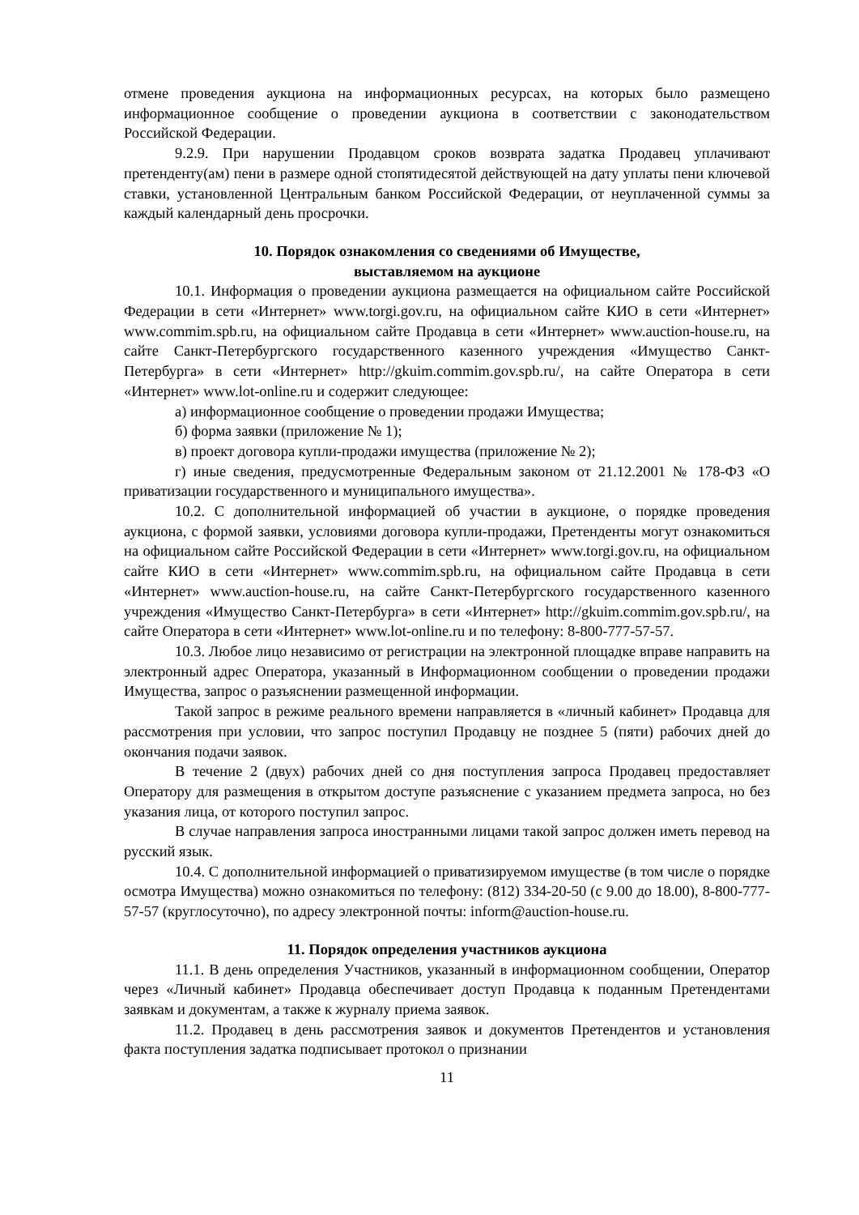отмене проведения аукциона на информационных ресурсах, на которых было размещено информационное сообщение о проведении аукциона в соответствии с законодательством Российской Федерации.
9.2.9. При нарушении Продавцом сроков возврата задатка Продавец уплачивают претенденту(ам) пени в размере одной стопятидесятой действующей на дату уплаты пени ключевой ставки, установленной Центральным банком Российской Федерации, от неуплаченной суммы за каждый календарный день просрочки.
10. Порядок ознакомления со сведениями об Имуществе,
выставляемом на аукционе
10.1. Информация о проведении аукциона размещается на официальном сайте Российской Федерации в сети «Интернет» www.torgi.gov.ru, на официальном сайте КИО в сети «Интернет» www.commim.spb.ru, на официальном сайте Продавца в сети «Интернет» www.auction-house.ru, на сайте Санкт-Петербургского государственного казенного учреждения «Имущество Санкт-Петербурга» в сети «Интернет» http://gkuim.commim.gov.spb.ru/, на сайте Оператора в сети «Интернет» www.lot-online.ru и содержит следующее:
а) информационное сообщение о проведении продажи Имущества;
б) форма заявки (приложение № 1);
в) проект договора купли-продажи имущества (приложение № 2);
г) иные сведения, предусмотренные Федеральным законом от 21.12.2001 № 178-ФЗ «О приватизации государственного и муниципального имущества».
10.2. С дополнительной информацией об участии в аукционе, о порядке проведения аукциона, с формой заявки, условиями договора купли-продажи, Претенденты могут ознакомиться на официальном сайте Российской Федерации в сети «Интернет» www.torgi.gov.ru, на официальном сайте КИО в сети «Интернет» www.commim.spb.ru, на официальном сайте Продавца в сети «Интернет» www.auction-house.ru, на сайте Санкт-Петербургского государственного казенного учреждения «Имущество Санкт-Петербурга» в сети «Интернет» http://gkuim.commim.gov.spb.ru/, на сайте Оператора в сети «Интернет» www.lot-online.ru и по телефону: 8-800-777-57-57.
10.3. Любое лицо независимо от регистрации на электронной площадке вправе направить на электронный адрес Оператора, указанный в Информационном сообщении о проведении продажи Имущества, запрос о разъяснении размещенной информации.
Такой запрос в режиме реального времени направляется в «личный кабинет» Продавца для рассмотрения при условии, что запрос поступил Продавцу не позднее 5 (пяти) рабочих дней до окончания подачи заявок.
В течение 2 (двух) рабочих дней со дня поступления запроса Продавец предоставляет Оператору для размещения в открытом доступе разъяснение с указанием предмета запроса, но без указания лица, от которого поступил запрос.
В случае направления запроса иностранными лицами такой запрос должен иметь перевод на русский язык.
10.4. С дополнительной информацией о приватизируемом имуществе (в том числе о порядке осмотра Имущества) можно ознакомиться по телефону: (812) 334-20-50 (с 9.00 до 18.00), 8-800-777-57-57 (круглосуточно), по адресу электронной почты: inform@auction-house.ru.
11. Порядок определения участников аукциона
11.1. В день определения Участников, указанный в информационном сообщении, Оператор через «Личный кабинет» Продавца обеспечивает доступ Продавца к поданным Претендентами заявкам и документам, а также к журналу приема заявок.
11.2. Продавец в день рассмотрения заявок и документов Претендентов и установления факта поступления задатка подписывает протокол о признании
11